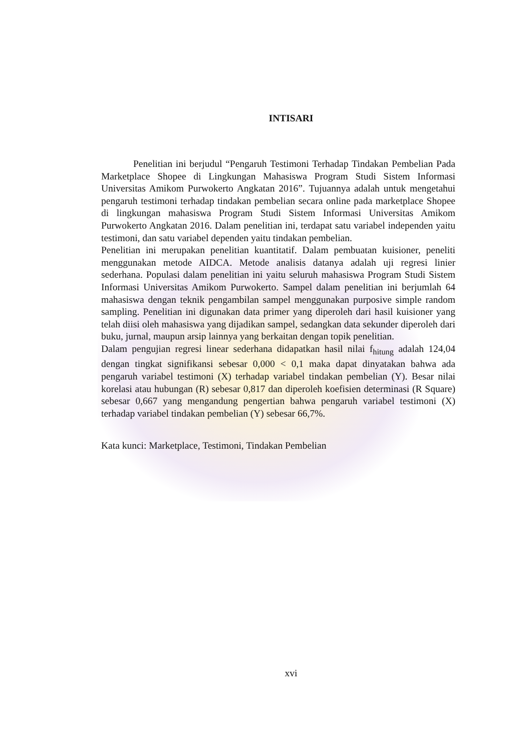INTISARI
Penelitian ini berjudul “Pengaruh Testimoni Terhadap Tindakan Pembelian Pada Marketplace Shopee di Lingkungan Mahasiswa Program Studi Sistem Informasi Universitas Amikom Purwokerto Angkatan 2016”. Tujuannya adalah untuk mengetahui pengaruh testimoni terhadap tindakan pembelian secara online pada marketplace Shopee di lingkungan mahasiswa Program Studi Sistem Informasi Universitas Amikom Purwokerto Angkatan 2016. Dalam penelitian ini, terdapat satu variabel independen yaitu testimoni, dan satu variabel dependen yaitu tindakan pembelian.
Penelitian ini merupakan penelitian kuantitatif. Dalam pembuatan kuisioner, peneliti menggunakan metode AIDCA. Metode analisis datanya adalah uji regresi linier sederhana. Populasi dalam penelitian ini yaitu seluruh mahasiswa Program Studi Sistem Informasi Universitas Amikom Purwokerto. Sampel dalam penelitian ini berjumlah 64 mahasiswa dengan teknik pengambilan sampel menggunakan purposive simple random sampling. Penelitian ini digunakan data primer yang diperoleh dari hasil kuisioner yang telah diisi oleh mahasiswa yang dijadikan sampel, sedangkan data sekunder diperoleh dari buku, jurnal, maupun arsip lainnya yang berkaitan dengan topik penelitian.
Dalam pengujian regresi linear sederhana didapatkan hasil nilai f<sub>hitung</sub> adalah 124,04 dengan tingkat signifikansi sebesar 0,000 < 0,1 maka dapat dinyatakan bahwa ada pengaruh variabel testimoni (X) terhadap variabel tindakan pembelian (Y). Besar nilai korelasi atau hubungan (R) sebesar 0,817 dan diperoleh koefisien determinasi (R Square) sebesar 0,667 yang mengandung pengertian bahwa pengaruh variabel testimoni (X) terhadap variabel tindakan pembelian (Y) sebesar 66,7%.
Kata kunci: Marketplace, Testimoni, Tindakan Pembelian
xvi